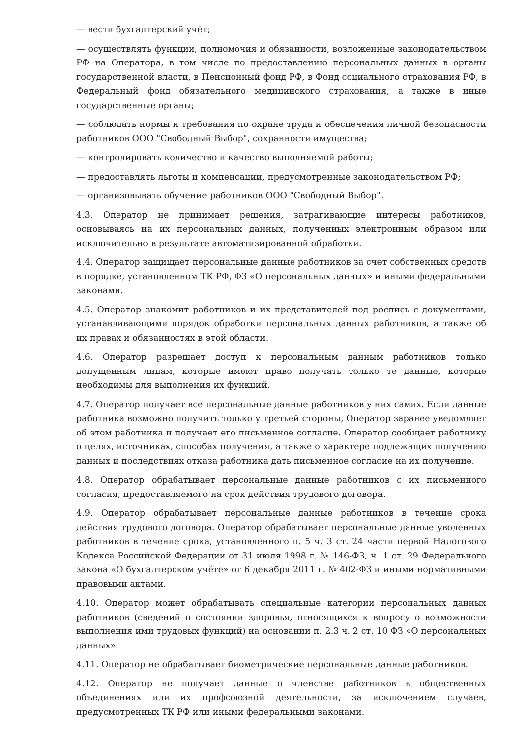— вести бухгалтерский учёт;
— осуществлять функции, полномочия и обязанности, возложенные законодательством РФ на Оператора, в том числе по предоставлению персональных данных в органы государственной власти, в Пенсионный фонд РФ, в Фонд социального страхования РФ, в Федеральный фонд обязательного медицинского страхования, а также в иные государственные органы;
— соблюдать нормы и требования по охране труда и обеспечения личной безопасности работников ООО "Свободный Выбор", сохранности имущества;
— контролировать количество и качество выполняемой работы;
— предоставлять льготы и компенсации, предусмотренные законодательством РФ;
— организовывать обучение работников ООО "Свободный Выбор".
4.3. Оператор не принимает решения, затрагивающие интересы работников, основываясь на их персональных данных, полученных электронным образом или исключительно в результате автоматизированной обработки.
4.4. Оператор защищает персональные данные работников за счет собственных средств в порядке, установленном ТК РФ, ФЗ «О персональных данных» и иными федеральными законами.
4.5. Оператор знакомит работников и их представителей под роспись с документами, устанавливающими порядок обработки персональных данных работников, а также об их правах и обязанностях в этой области.
4.6. Оператор разрешает доступ к персональным данным работников только допущенным лицам, которые имеют право получать только те данные, которые необходимы для выполнения их функций.
4.7. Оператор получает все персональные данные работников у них самих. Если данные работника возможно получить только у третьей стороны, Оператор заранее уведомляет об этом работника и получает его письменное согласие. Оператор сообщает работнику о целях, источниках, способах получения, а также о характере подлежащих получению данных и последствиях отказа работника дать письменное согласие на их получение.
4.8. Оператор обрабатывает персональные данные работников с их письменного согласия, предоставляемого на срок действия трудового договора.
4.9. Оператор обрабатывает персональные данные работников в течение срока действия трудового договора. Оператор обрабатывает персональные данные уволенных работников в течение срока, установленного п. 5 ч. 3 ст. 24 части первой Налогового Кодекса Российской Федерации от 31 июля 1998 г. № 146-ФЗ, ч. 1 ст. 29 Федерального закона «О бухгалтерском учёте» от 6 декабря 2011 г. № 402-ФЗ и иными нормативными правовыми актами.
4.10. Оператор может обрабатывать специальные категории персональных данных работников (сведений о состоянии здоровья, относящихся к вопросу о возможности выполнения ими трудовых функций) на основании п. 2.3 ч. 2 ст. 10 ФЗ «О персональных данных».
4.11. Оператор не обрабатывает биометрические персональные данные работников.
4.12. Оператор не получает данные о членстве работников в общественных объединениях или их профсоюзной деятельности, за исключением случаев, предусмотренных ТК РФ или иными федеральными законами.